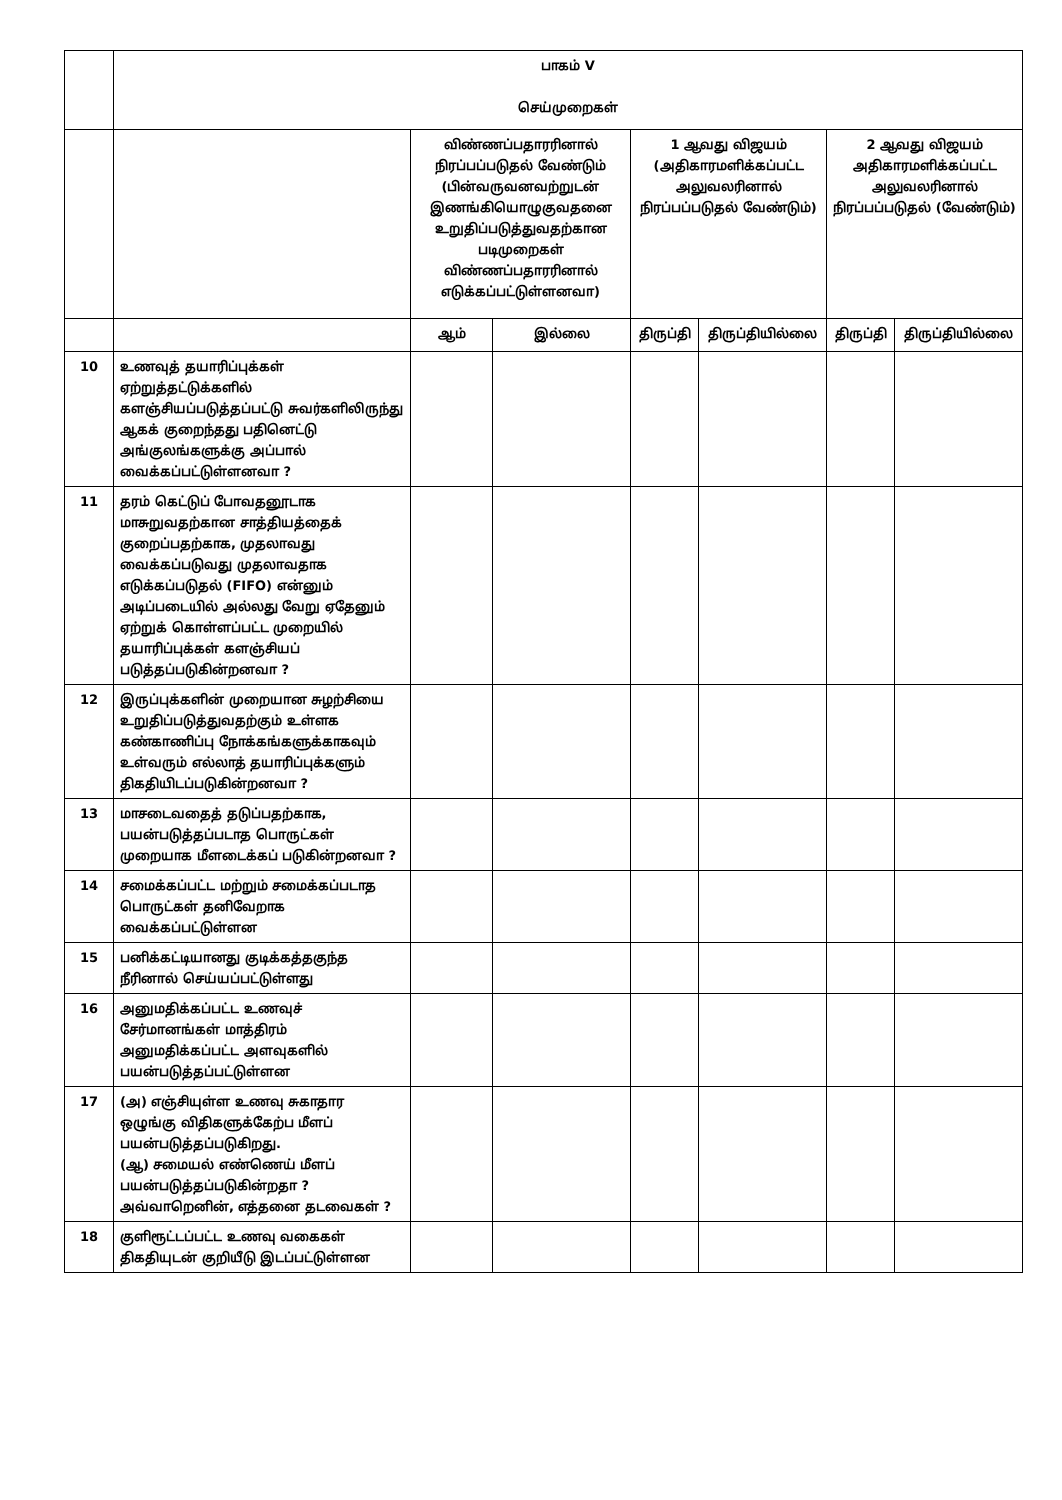| | பாகம் V செய்முறைகள் | | | | | | |
| --- | --- | --- | --- | --- | --- | --- | --- |
| | | விண்ணப்பதாரரினால் நிரப்பப்படுதல் வேண்டும் (பின்வருவனவற்றுடன் இணங்கியொழுகுவதனை உறுதிப்படுத்துவதற்கான படிமுறைகள் விண்ணப்பதாரரினால் எடுக்கப்பட்டுள்ளனவா) | | 1 ஆவது விஜயம் (அதிகாரமளிக்கப்பட்ட அலுவலரினால் நிரப்பப்படுதல் வேண்டும்) | | 2 ஆவது விஜயம் அதிகாரமளிக்கப்பட்ட அலுவலரினால் நிரப்பப்படுதல் (வேண்டும்) | |
| | | ஆம் | இல்லை | திருப்தி | திருப்தியில்லை | திருப்தி | திருப்தியில்லை |
| 10 | உணவுத் தயாரிப்புக்கள் ஏற்றுத்தட்டுக்களில் களஞ்சியப்படுத்தப்பட்டு சுவர்களிலிருந்து ஆகக் குறைந்தது பதினெட்டு அங்குலங்களுக்கு அப்பால் வைக்கப்பட்டுள்ளனவா ? | | | | | | |
| 11 | தரம் கெட்டுப் போவதனூடாக மாசுறுவதற்கான சாத்தியத்தைக் குறைப்பதற்காக, முதலாவது வைக்கப்படுவது முதலாவதாக எடுக்கப்படுதல் (FIFO) என்னும் அடிப்படையில் அல்லது வேறு ஏதேனும் ஏற்றுக் கொள்ளப்பட்ட முறையில் தயாரிப்புக்கள் களஞ்சியப் படுத்தப்படுகின்றனவா ? | | | | | | |
| 12 | இருப்புக்களின் முறையான சுழற்சியை உறுதிப்படுத்துவதற்கும் உள்ளக கண்காணிப்பு நோக்கங்களுக்காகவும் உள்வரும் எல்லாத் தயாரிப்புக்களும் திகதியிடப்படுகின்றனவா ? | | | | | | |
| 13 | மாசடைவதைத் தடுப்பதற்காக, பயன்படுத்தப்படாத பொருட்கள் முறையாக மீளடைக்கப் படுகின்றனவா ? | | | | | | |
| 14 | சமைக்கப்பட்ட மற்றும் சமைக்கப்படாத பொருட்கள் தனிவேறாக வைக்கப்பட்டுள்ளன | | | | | | |
| 15 | பனிக்கட்டியானது குடிக்கத்தகுந்த நீரினால் செய்யப்பட்டுள்ளது | | | | | | |
| 16 | அனுமதிக்கப்பட்ட உணவுச் சேர்மானங்கள் மாத்திரம் அனுமதிக்கப்பட்ட அளவுகளில் பயன்படுத்தப்பட்டுள்ளன | | | | | | |
| 17 | (அ) எஞ்சியுள்ள உணவு சுகாதார ஒழுங்கு விதிகளுக்கேற்ப மீளப் பயன்படுத்தப்படுகிறது. (ஆ) சமையல் எண்ணெய் மீளப் பயன்படுத்தப்படுகின்றதா ? அவ்வாறெனின், எத்தனை தடவைகள் ? | | | | | | |
| 18 | குளிரூட்டப்பட்ட உணவு வகைகள் திகதியுடன் குறியீடு இடப்பட்டுள்ளன | | | | | | |